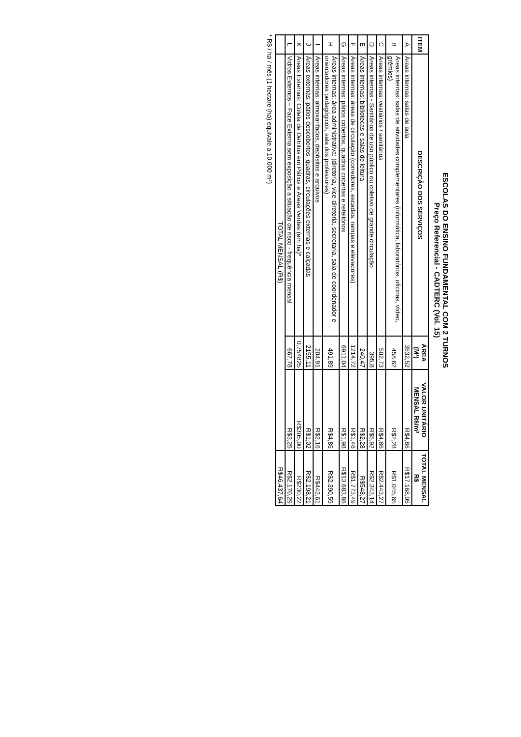ESCOLAS DO ENSINO FUNDAMENTAL COM 2 TURNOS
Preço Referencial - CADTERC (Vol. 15)
| ITEM | DESCRIÇÃO DOS SERVIÇOS | ÁREA (M²) | VALOR UNITÁRIO MENSAL R$/m² | TOTAL MENSAL R$ |
| --- | --- | --- | --- | --- |
| A | Áreas internas: salas de aula | 3532,52 | R$4,86 | R$17.168,05 |
| B | Áreas internas: salas de atividades complementares (informática, laboratórios, oficinas, vídeo, grêmios) | 458,62 | R$2,28 | R$1.045,65 |
| C | Áreas internas: vestiários / sanitários | 502,73 | R$4,86 | R$2.443,27 |
| D | Áreas internas - Sanitários de uso público ou coletivo de grande circulação | 395,8 | R$5,92 | R$2.343,14 |
| E | Áreas internas: bibliotecas e salas de leitura | 240,47 | R$2,28 | R$548,27 |
| F | Áreas internas: áreas de circulação (corredores, escadas, rampas e elevadores) | 1214,72 | R$1,46 | R$1.773,49 |
| G | Áreas internas: pátios cobertos, quadras cobertas e refeitórios | 6911,04 | R$1,98 | R$13.683,86 |
| H | Áreas internas: área administrativa: (diretoria, vice-diretoria, secretaria, sala de coordenador e orientadores pedagógicos, sala dos professores) | 491,89 | R$4,86 | R$2.390,59 |
| I | Áreas internas: almoxarifados, depósitos e arquivos | 204,91 | R$2,16 | R$442,61 |
| J | Áreas externas: pátios descobertos, quadras, circulações externas e calçadas | 2155,11 | R$1,02 | R$2.198,21 |
| K | Áreas Externas: Coleta de Detritos em Pátios e Áreas Verdes (em ha)* | 0,754825 | R$305,00 | R$230,22 |
| L | Vidros Externos – Face Externa sem exposição a situação de risco - frequência mensal | 667,78 | R$3,25 | R$2.170,29 |
| | TOTAL MENSAL (R$) | | | R$46.437,64 |
* R$ / ha / mês (1 hectare (ha) equivale a 10.000 m²)